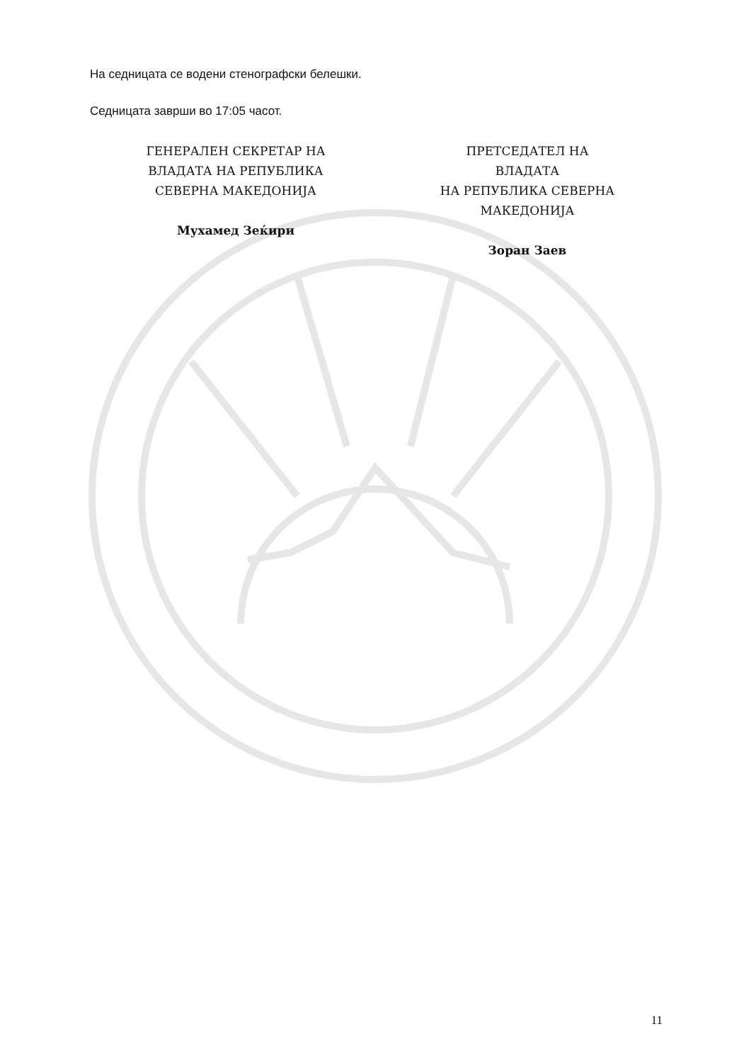На седницата се водени стенографски белешки.
Седницата заврши во 17:05 часот.
ГЕНЕРАЛЕН СЕКРЕТАР НА
ВЛАДАТА НА РЕПУБЛИКА
СЕВЕРНА МАКЕДОНИЈА
Мухамед Зеќири
ПРЕТСЕДАТЕЛ НА
ВЛАДАТА
НА РЕПУБЛИКА СЕВЕРНА
МАКЕДОНИЈА
Зоран Заев
11